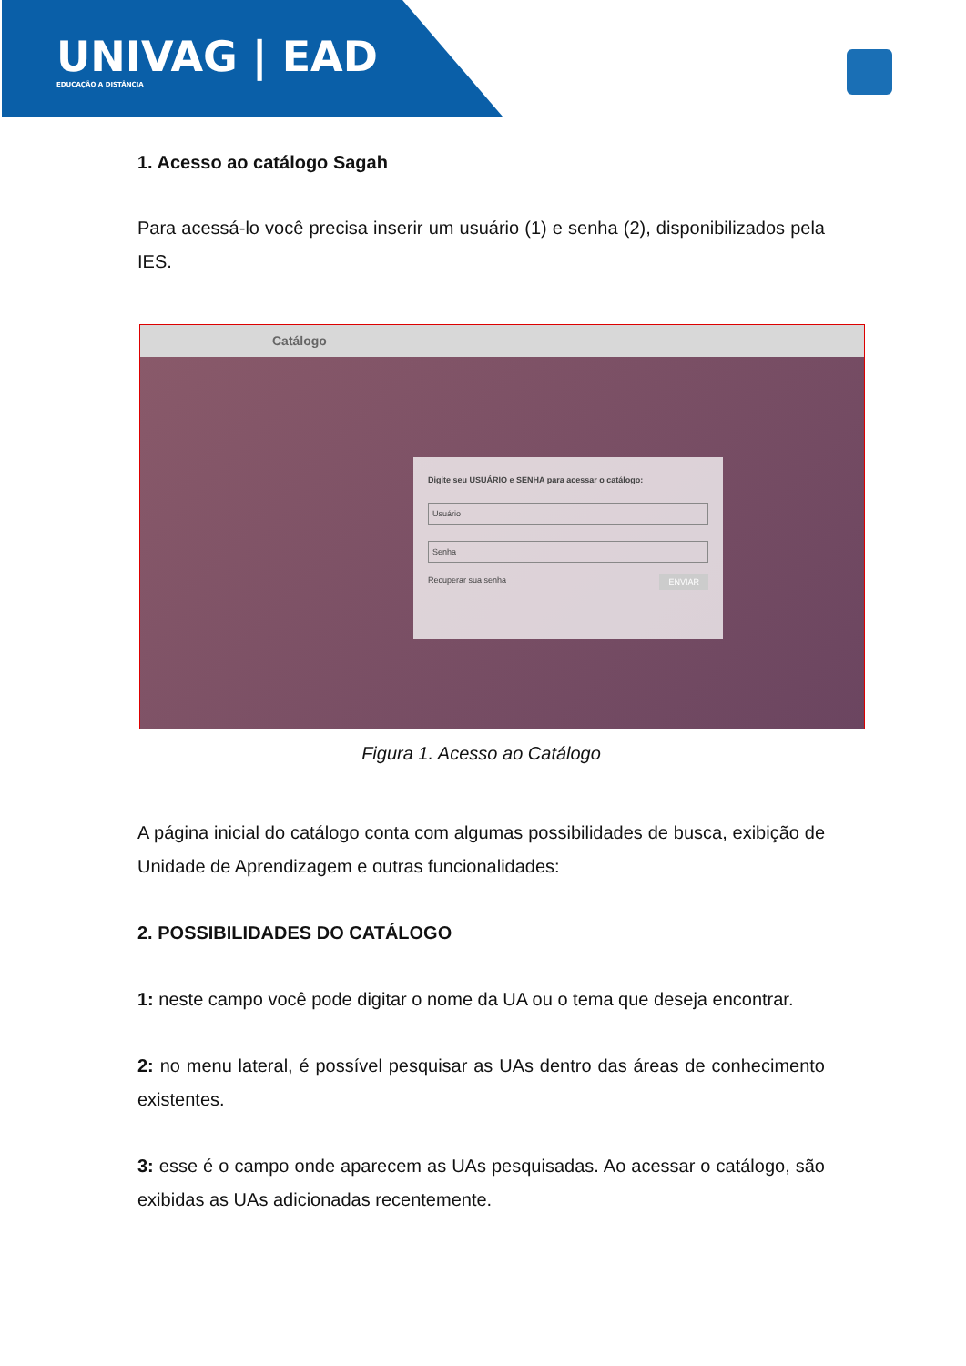UNIVAG | EAD
EDUCAÇÃO A DISTÂNCIA
1. Acesso ao catálogo Sagah
Para acessá-lo você precisa inserir um usuário (1) e senha (2), disponibilizados pela IES.
Catálogo
Digite seu USUÁRIO e SENHA para acessar o catálogo:
Usuário
Senha
Recuperar sua senha ENVIAR
Figura 1. Acesso ao Catálogo
A página inicial do catálogo conta com algumas possibilidades de busca, exibição de Unidade de Aprendizagem e outras funcionalidades:
2. POSSIBILIDADES DO CATÁLOGO
1: neste campo você pode digitar o nome da UA ou o tema que deseja encontrar.
2: no menu lateral, é possível pesquisar as UAs dentro das áreas de conhecimento existentes.
3: esse é o campo onde aparecem as UAs pesquisadas. Ao acessar o catálogo, são exibidas as UAs adicionadas recentemente.